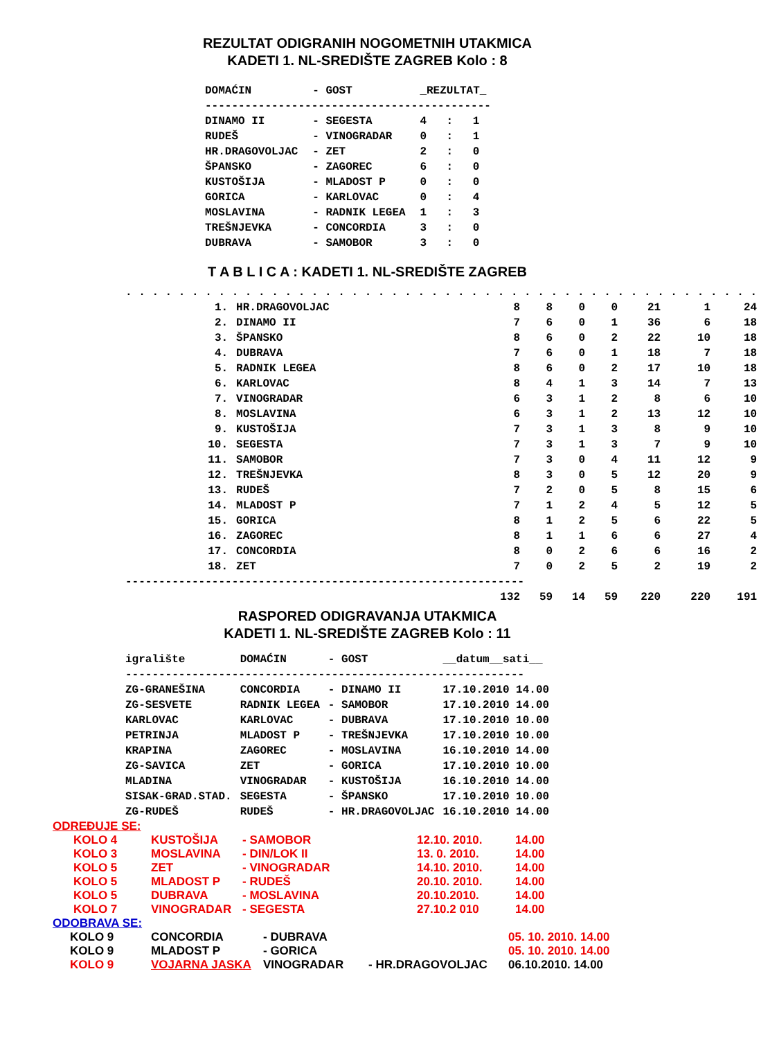REZULTAT ODIGRANIH NOGOMETNIH UTAKMICA
KADETI 1. NL-SREDIŠTE ZAGREB Kolo : 8
| DOMAĆIN | - GOST | _REZULTAT_ | | |
| --- | --- | --- | --- | --- |
| ------------------------------------------- | | | | |
| DINAMO II | - SEGESTA | 4 | : | 1 |
| RUDEŠ | - VINOGRADAR | 0 | : | 1 |
| HR.DRAGOVOLJAC | - ZET | 2 | : | 0 |
| ŠPANSKO | - ZAGOREC | 6 | : | 0 |
| KUSTOŠIJA | - MLADOST P | 0 | : | 0 |
| GORICA | - KARLOVAC | 0 | : | 4 |
| MOSLAVINA | - RADNIK LEGEA | 1 | : | 3 |
| TREŠNJEVKA | - CONCORDIA | 3 | : | 0 |
| DUBRAVA | - SAMOBOR | 3 | : | 0 |
T A B L I C A : KADETI 1. NL-SREDIŠTE ZAGREB
| . . . . . . . . . . . . . . . . . . . . . . . . . . . . . . . . . . . . . . . . . . . . . . . . | | | | | | | | |
| 1. | HR.DRAGOVOLJAC | 8 | 8 | 0 | 0 | 21 | 1 | 24 |
| 2. | DINAMO II | 7 | 6 | 0 | 1 | 36 | 6 | 18 |
| 3. | ŠPANSKO | 8 | 6 | 0 | 2 | 22 | 10 | 18 |
| 4. | DUBRAVA | 7 | 6 | 0 | 1 | 18 | 7 | 18 |
| 5. | RADNIK LEGEA | 8 | 6 | 0 | 2 | 17 | 10 | 18 |
| 6. | KARLOVAC | 8 | 4 | 1 | 3 | 14 | 7 | 13 |
| 7. | VINOGRADAR | 6 | 3 | 1 | 2 | 8 | 6 | 10 |
| 8. | MOSLAVINA | 6 | 3 | 1 | 2 | 13 | 12 | 10 |
| 9. | KUSTOŠIJA | 7 | 3 | 1 | 3 | 8 | 9 | 10 |
| 10. | SEGESTA | 7 | 3 | 1 | 3 | 7 | 9 | 10 |
| 11. | SAMOBOR | 7 | 3 | 0 | 4 | 11 | 12 | 9 |
| 12. | TREŠNJEVKA | 8 | 3 | 0 | 5 | 12 | 20 | 9 |
| 13. | RUDEŠ | 7 | 2 | 0 | 5 | 8 | 15 | 6 |
| 14. | MLADOST P | 7 | 1 | 2 | 4 | 5 | 12 | 5 |
| 15. | GORICA | 8 | 1 | 2 | 5 | 6 | 22 | 5 |
| 16. | ZAGOREC | 8 | 1 | 1 | 6 | 6 | 27 | 4 |
| 17. | CONCORDIA | 8 | 0 | 2 | 6 | 6 | 16 | 2 |
| 18. | ZET | 7 | 0 | 2 | 5 | 2 | 19 | 2 |
| ------------------------------------------------------------ | | | | | | | | |
| | | 132 | 59 | 14 | 59 | 220 | 220 | 191 |
RASPORED ODIGRAVANJA UTAKMICA
KADETI 1. NL-SREDIŠTE ZAGREB Kolo : 11
| igralište | DOMAĆIN | - GOST | __datum__sati__ |
| --- | --- | --- | --- |
| ------------------------------------------------------------ | | | |
| ZG-GRANEŠINA | CONCORDIA | - DINAMO II | 17.10.2010 14.00 |
| ZG-SESVETE | RADNIK LEGEA | - SAMOBOR | 17.10.2010 14.00 |
| KARLOVAC | KARLOVAC | - DUBRAVA | 17.10.2010 10.00 |
| PETRINJA | MLADOST P | - TREŠNJEVKA | 17.10.2010 10.00 |
| KRAPINA | ZAGOREC | - MOSLAVINA | 16.10.2010 14.00 |
| ZG-SAVICA | ZET | - GORICA | 17.10.2010 10.00 |
| MLADINA | VINOGRADAR | - KUSTOŠIJA | 16.10.2010 14.00 |
| SISAK-GRAD.STAD. | SEGESTA | - ŠPANSKO | 17.10.2010 10.00 |
| ZG-RUDEŠ | RUDEŠ | - HR.DRAGOVOLJAC | 16.10.2010 14.00 |
ODREĐUJE SE:
| KOLO 4 | KUSTOŠIJA | - SAMOBOR | 12.10. 2010. | 14.00 |
| KOLO 3 | MOSLAVINA | - DIN/LOK II | 13. 0. 2010. | 14.00 |
| KOLO 5 | ZET | - VINOGRADAR | 14.10. 2010. | 14.00 |
| KOLO 5 | MLADOST P | - RUDEŠ | 20.10. 2010. | 14.00 |
| KOLO 5 | DUBRAVA | - MOSLAVINA | 20.10.2010. | 14.00 |
| KOLO 7 | VINOGRADAR | - SEGESTA | 27.10.2 010 | 14.00 |
ODOBRAVA SE:
| KOLO 9 | CONCORDIA | - DUBRAVA | | 05. 10. 2010. 14.00 |
| KOLO 9 | MLADOST P | - GORICA | | 05. 10. 2010. 14.00 |
| KOLO 9 | VOJARNA JASKA | VINOGRADAR | - HR.DRAGOVOLJAC | 06.10.2010. 14.00 |